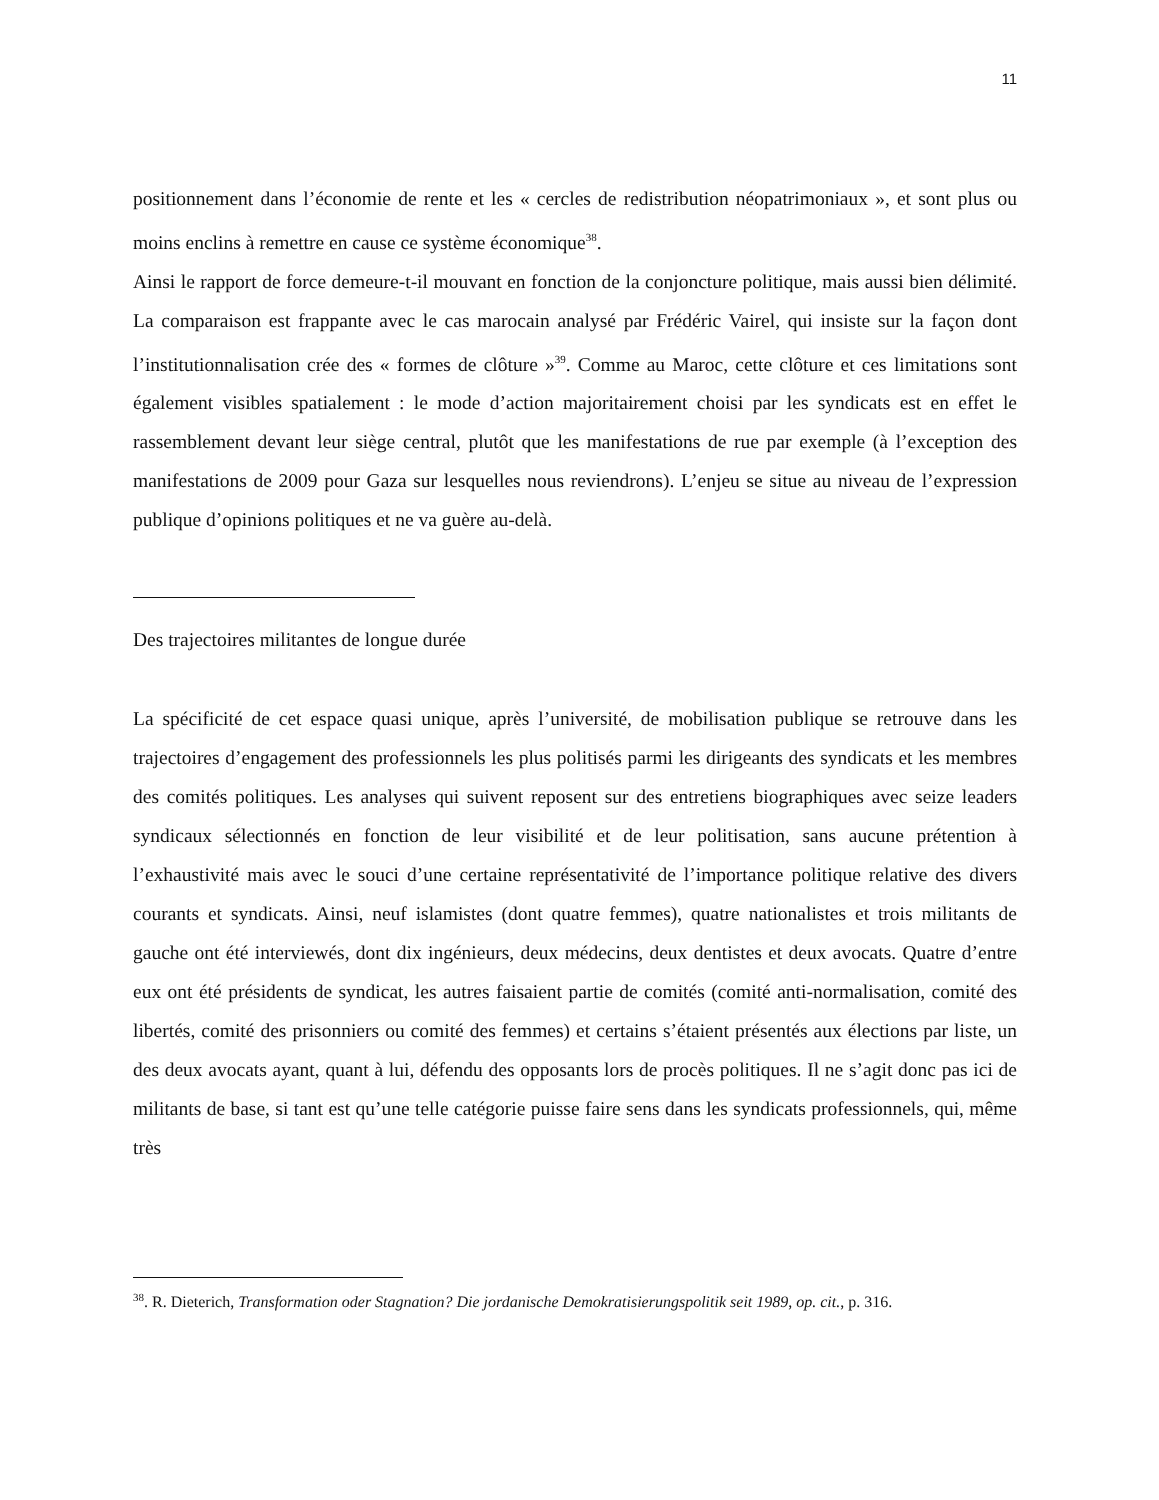11
positionnement dans l’économie de rente et les « cercles de redistribution néopatrimoniaux », et sont plus ou moins enclins à remettre en cause ce système économique<sup>38</sup>.
Ainsi le rapport de force demeure-t-il mouvant en fonction de la conjoncture politique, mais aussi bien délimité. La comparaison est frappante avec le cas marocain analysé par Frédéric Vairel, qui insiste sur la façon dont l’institutionnalisation crée des « formes de clôture »<sup>39</sup>. Comme au Maroc, cette clôture et ces limitations sont également visibles spatialement : le mode d’action majoritairement choisi par les syndicats est en effet le rassemblement devant leur siège central, plutôt que les manifestations de rue par exemple (à l’exception des manifestations de 2009 pour Gaza sur lesquelles nous reviendrons). L’enjeu se situe au niveau de l’expression publique d’opinions politiques et ne va guère au-delà.
Des trajectoires militantes de longue durée
La spécificité de cet espace quasi unique, après l’université, de mobilisation publique se retrouve dans les trajectoires d’engagement des professionnels les plus politisés parmi les dirigeants des syndicats et les membres des comités politiques. Les analyses qui suivent reposent sur des entretiens biographiques avec seize leaders syndicaux sélectionnés en fonction de leur visibilité et de leur politisation, sans aucune prétention à l’exhaustivité mais avec le souci d’une certaine représentativité de l’importance politique relative des divers courants et syndicats. Ainsi, neuf islamistes (dont quatre femmes), quatre nationalistes et trois militants de gauche ont été interviewés, dont dix ingénieurs, deux médecins, deux dentistes et deux avocats. Quatre d’entre eux ont été présidents de syndicat, les autres faisaient partie de comités (comité anti-normalisation, comité des libertés, comité des prisonniers ou comité des femmes) et certains s’étaient présentés aux élections par liste, un des deux avocats ayant, quant à lui, défendu des opposants lors de procès politiques. Il ne s’agit donc pas ici de militants de base, si tant est qu’une telle catégorie puisse faire sens dans les syndicats professionnels, qui, même très
<sup>38</sup>. R. Dieterich, Transformation oder Stagnation? Die jordanische Demokratisierungspolitik seit 1989, op. cit., p. 316.